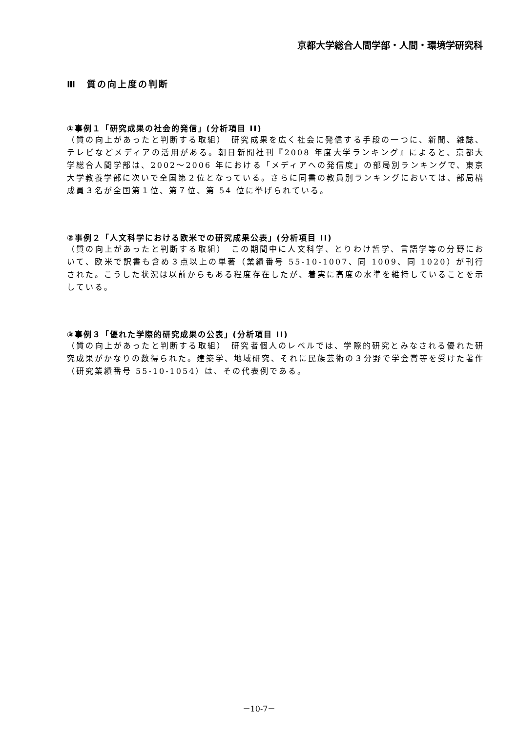京都大学総合人間学部・人間・環境学研究科
Ⅲ　質の向上度の判断
①事例１「研究成果の社会的発信」(分析項目 II)
（質の向上があったと判断する取組）　研究成果を広く社会に発信する手段の一つに、新聞、雑誌、テレビなどメディアの活用がある。朝日新聞社刊『2008 年度大学ランキング』によると、京都大学総合人間学部は、2002〜2006 年における「メディアへの発信度」の部局別ランキングで、東京大学教養学部に次いで全国第２位となっている。さらに同書の教員別ランキングにおいては、部局構成員３名が全国第１位、第７位、第 54 位に挙げられている。
②事例２「人文科学における欧米での研究成果公表」(分析項目 II)
（質の向上があったと判断する取組）　この期間中に人文科学、とりわけ哲学、言語学等の分野において、欧米で訳書も含め３点以上の単著（業績番号 55-10-1007、同 1009、同 1020）が刊行された。こうした状況は以前からもある程度存在したが、着実に高度の水準を維持していることを示している。
③事例３「優れた学際的研究成果の公表」(分析項目 II)
（質の向上があったと判断する取組）　研究者個人のレベルでは、学際的研究とみなされる優れた研究成果がかなりの数得られた。建築学、地域研究、それに民族芸術の３分野で学会賞等を受けた著作（研究業績番号 55-10-1054）は、その代表例である。
－10-7－